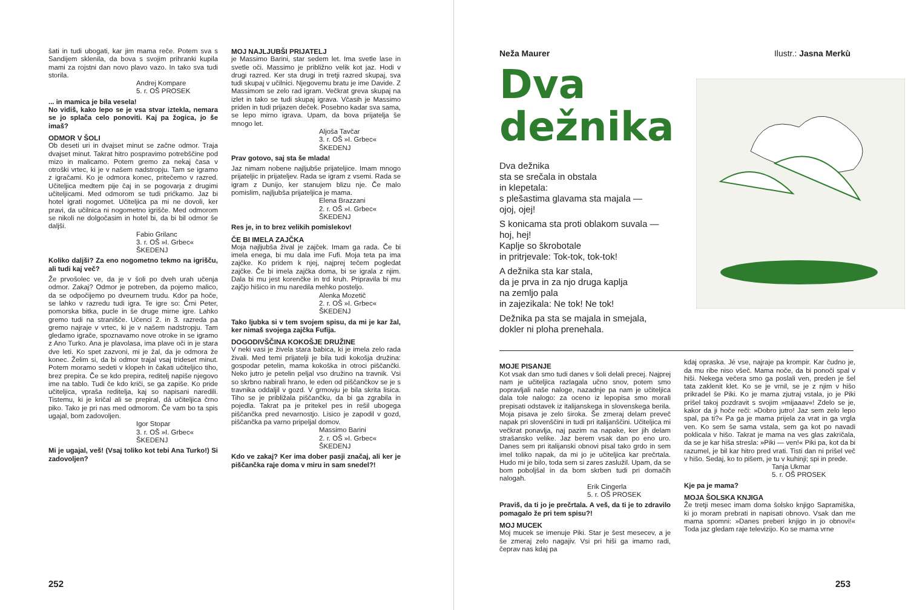šati in tudi ubogati, kar jim mama reče. Potem sva s Sandijem sklenila, da bova s svojim prihranki kupila mami za rojstni dan novo plavo vazo. In tako sva tudi storila.
Andrej Kompare
5. r. OŠ PROSEK
... in mamica je bila vesela!
No vidiš, kako lepo se je vsa stvar iztekla, nemara se jo splača celo ponoviti. Kaj pa žogica, jo še imaš?
ODMOR V ŠOLI
Ob deseti uri in dvajset minut se začne odmor. Traja dvajset minut. Takrat hitro pospravimo potrebščine pod mizo in malicamo. Potem gremo za nekaj časa v otroški vrtec, ki je v našem nadstropju. Tam se igramo z igračami. Ko je odmora konec, pritečemo v razred. Učiteljica medtem pije čaj in se pogovarja z drugimi učiteljicami. Med odmorom se tudi prićkamo. Jaz bi hotel igrati nogomet. Učiteljica pa mi ne dovoli, ker pravi, da učilnica ni nogometno igrišče. Med odmorom se nikoli ne dolgočasim in hotel bi, da bi bil odmor še daljši.
Fabio Grilanc
3. r. OŠ »I. Grbec«
ŠKEDENJ
Koliko daljši? Za eno nogometno tekmo na igrišču, ali tudi kaj več?
Že prvošolec ve, da je v šoli po dveh urah učenja odmor. Zakaj? Odmor je potreben, da pojemo malico, da se odpočijemo po dveurnem trudu. Kdor pa hoče, se lahko v razredu tudi igra. Te igre so: Črni Peter, pomorska bitka, pucle in še druge mirne igre. Lahko gremo tudi na stranišče. Učenci 2. in 3. razreda pa gremo najraje v vrtec, ki je v našem nadstropju. Tam gledamo igrače, spoznavamo nove otroke in se igramo z Ano Turko. Ana je plavolasa, ima plave oči in je stara dve leti. Ko spet zazvoni, mi je žal, da je odmora že konec. Želim si, da bi odmor trajal vsaj trideset minut. Potem moramo sedeti v klopeh in čakati učiteljico tiho, brez prepira. Če se kdo prepira, reditelj napiše njegovo ime na tablo. Tudi če kdo kriči, se ga zapiše. Ko pride učiteljica, vpraša reditelja, kaj so napisani naredili. Tistemu, ki je kričal ali se prepiral, dá učiteljica črno piko. Tako je pri nas med odmorom. Če vam bo ta spis ugajal, bom zadovoljen.
Igor Stopar
3. r. OŠ »I. Grbec«
ŠKEDENJ
Mi je ugajal, veš! (Vsaj toliko kot tebi Ana Turko!) Si zadovoljen?
MOJ NAJLJUBŠI PRIJATELJ
je Massimo Barini, star sedem let. Ima svetle lase in svetle oči. Massimo je približno velik kot jaz. Hodi v drugi razred. Ker sta drugi in tretji razred skupaj, sva tudi skupaj v učilnici. Njegovemu bratu je ime Davide. Z Massimom se zelo rad igram. Večkrat greva skupaj na izlet in tako se tudi skupaj igrava. Včasih je Massimo priden in tudi prijazen deček. Posebno kadar sva sama, se lepo mirno igrava. Upam, da bova prijatelja še mnogo let.
Aljoša Tavčar
3. r. OŠ »I. Grbec«
ŠKEDENJ
Prav gotovo, saj sta še mlada!
Jaz nimam nobene najljubše prijateljice. Imam mnogo prijateljic in prijateljev. Rada se igram z vsemi. Rada se igram z Dunijo, ker stanujem blizu nje. Če malo pomislim, najljubša prijateljica je mama.
Elena Brazzani
2. r. OŠ »I. Grbec«
ŠKEDENJ
Res je, in to brez velikih pomislekov!
ČE BI IMELA ZAJČKA
Moja najljubša žival je zajček. Imam ga rada. Če bi imela enega, bi mu dala ime Fufi. Moja teta pa ima zajčke. Ko pridem k njej, najprej tečem pogledat zajčke. Če bi imela zajčka doma, bi se igrala z njim. Dala bi mu jest korenčke in trd kruh. Pripravila bi mu zajčjo hišico in mu naredila mehko posteljo.
Alenka Mozetič
2. r. OŠ »I. Grbec«
ŠKEDENJ
Tako ljubka si v tem svojem spisu, da mi je kar žal, ker nimaš svojega zajčka Fufija.
DOGODIVŠČINA KOKOŠJE DRUŽINE
V neki vasi je živela stara babica, ki je imela zelo rada živali. Med temi prijatelji je bila tudi kokošja družina: gospodar petelin, mama kokoška in otroci piščančki. Neko jutro je petelin peljal vso družino na travnik. Vsi so skrbno nabirali hrano, le eden od piščančkov se je s travnika oddaljil v gozd. V grmovju je bila skrita lisica. Tiho se je približala piščančku, da bi ga zgrabila in pojedla. Takrat pa je pritekel pes in rešil ubogega piščančka pred nevarnostjo. Lisico je zapodil v gozd, piščančka pa varno pripeljal domov.
Massimo Barini
2. r. OŠ »I. Grbec«
ŠKEDENJ
Kdo ve zakaj? Ker ima dober pasji značaj, ali ker je piščančka raje doma v miru in sam snedel?!
252
Neža Maurer Ilustr.: Jasna Merkù
Dva dežnika
Dva dežnika
sta se srečala in obstala
in klepetala:
s plešastima glavama sta majala —
ojoj, ojej!
S konicama sta proti oblakom suvala —
hoj, hej!
Kaplje so škrobotale
in pritrjevale: Tok-tok, tok-tok!
A dežnika sta kar stala,
da je prva in za njo druga kaplja
na zemljo pala
in zajezikala: Ne tok! Ne tok!
Dežnika pa sta se majala in smejala,
dokler ni ploha prenehala.
MOJE PISANJE
Kot vsak dan smo tudi danes v šoli delali precej. Najprej nam je učiteljica razlagala učno snov, potem smo popravljali naše naloge, nazadnje pa nam je učiteljica dala tole nalogo: za oceno iz lepopisa smo morali prepisati odstavek iz italijanskega in slovenskega berila. Moja pisava je zelo široka. Še zmeraj delam preveč napak pri slovenščini in tudi pri italijanščini. Učiteljica mi večkrat ponavlja, naj pazim na napake, ker jih delam strašansko velike. Jaz berem vsak dan po eno uro. Danes sem pri italijanski obnovi pisal tako grdo in sem imel toliko napak, da mi jo je učiteljica kar prečrtala. Hudo mi je bilo, toda sem si zares zaslužil. Upam, da se bom poboljšal in da bom skrben tudi pri domačih nalogah.
Erik Cingerla
5. r. OŠ PROSEK
Praviš, da ti jo je prečrtala. A veš, da ti je to zdravilo pomagalo že pri tem spisu?!
MOJ MUCEK
Moj mucek se imenuje Piki. Star je šest mesecev, a je še zmeraj zelo nagajiv. Vsi pri hiši ga imamo radi, čeprav nas kdaj pa
kdaj opraska. Jé vse, najraje pa krompir. Kar čudno je, da mu ribe niso všeč. Mama noče, da bi ponoči spal v hiši. Nekega večera smo ga poslali ven, preden je šel tata zaklenit klet. Ko se je vrnil, se je z njim v hišo prikradel še Piki. Ko je mama zjutraj vstala, jo je Piki prišel takoj pozdravit s svojim »mijaaav«! Zdelo se je, kakor da ji hoče reči: »Dobro jutro! Jaz sem zelo lepo spal, pa ti?« Pa ga je mama prijela za vrat in ga vrgla ven. Ko sem še sama vstala, sem ga kot po navadi poklicala v hišo. Takrat je mama na ves glas zakričala, da se je kar hiša stresla: »Piki — ven!« Piki pa, kot da bi razumel, je bil kar hitro pred vrati. Tisti dan ni prišel več v hišo. Sedaj, ko to pišem, je tu v kuhinji; spi in prede.
Tanja Ukmar
5. r. OŠ PROSEK
Kje pa je mama?
MOJA ŠOLSKA KNJIGA
Že tretji mesec imam doma šolsko knjigo Sapramiška, ki jo moram prebrati in napisati obnovo. Vsak dan me mama spomni: »Danes preberi knjigo in jo obnovi!« Toda jaz gledam raje televizijo. Ko se mama vrne
253